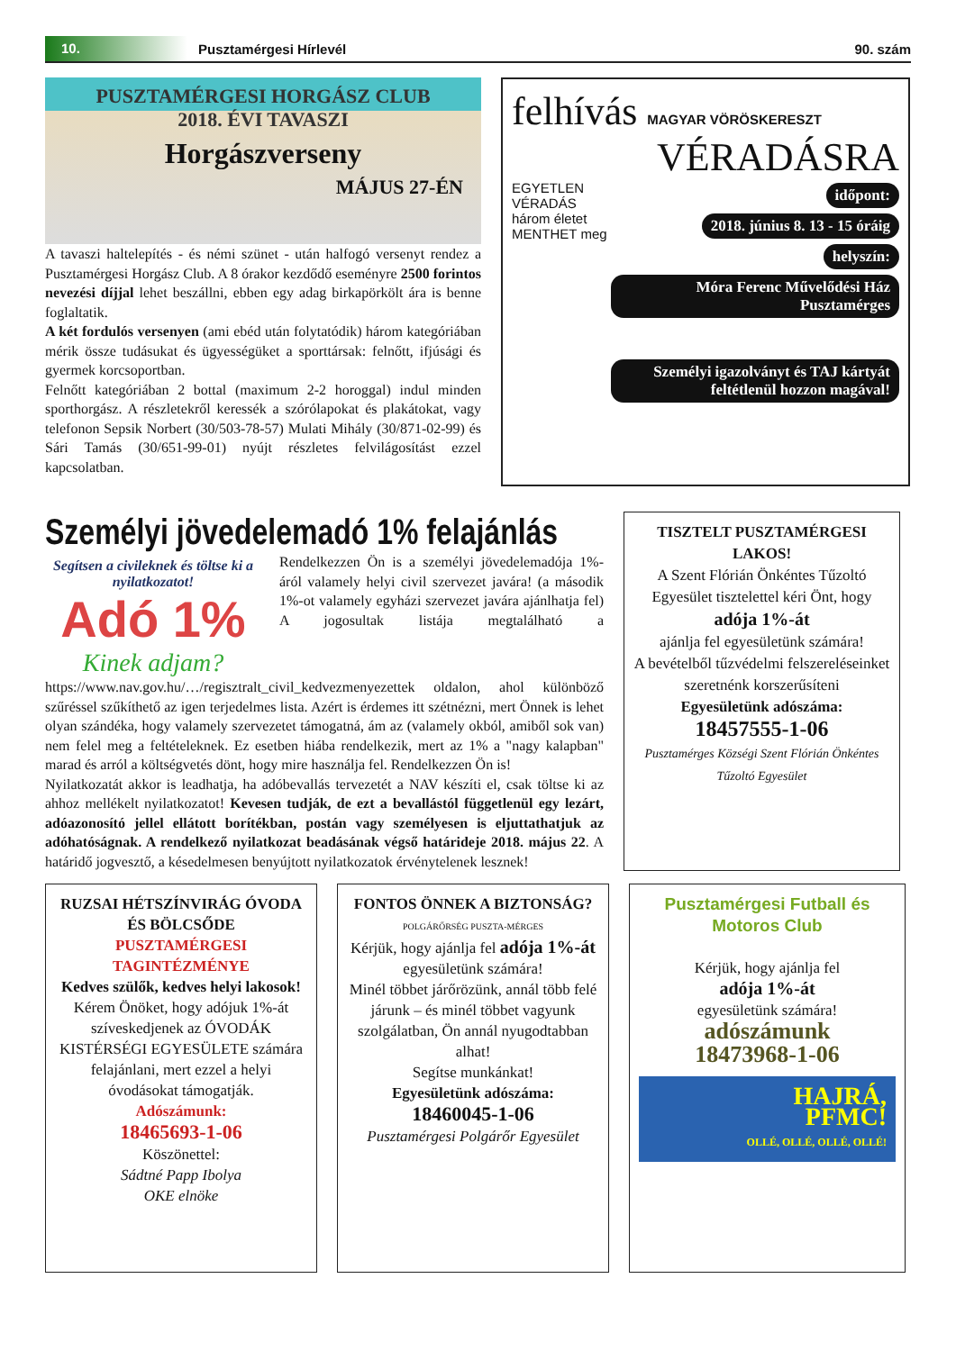10.
Pusztamérgesi Hírlevél 90. szám
PUSZTAMÉRGESI HORGÁSZ CLUB
2018. ÉVI TAVASZI
Horgászverseny
MÁJUS 27-ÉN
A tavaszi haltelepítés - és némi szünet - után halfogó versenyt rendez a Pusztamérgesi Horgász Club. A 8 órakor kezdődő eseményre 2500 forintos nevezési díjjal lehet beszállni, ebben egy adag birkapörkölt ára is benne foglaltatik.
A két fordulós versenyen (ami ebéd után folytatódik) három kategóriában mérik össze tudásukat és ügyességüket a sporttársak: felnőtt, ifjúsági és gyermek korcsoportban.
Felnőtt kategóriában 2 bottal (maximum 2-2 horoggal) indul minden sporthorgász. A részletekről keressék a szórólapokat és plakátokat, vagy telefonon Sepsik Norbert (30/503-78-57) Mulati Mihály (30/871-02-99) és Sári Tamás (30/651-99-01) nyújt részletes felvilágosítást ezzel kapcsolatban.
felhívás MAGYAR VÖRÖSKERESZT
VÉRADÁSRA
EGYETLEN VÉRADÁS három életet MENTHET meg
időpont:
2018. június 8. 13 - 15 óráig
helyszín:
Móra Ferenc Művelődési Ház Pusztamérges
Személyi igazolványt és TAJ kártyát feltétlenül hozzon magával!
Személyi jövedelemadó 1% felajánlás
Segítsen a civileknek és töltse ki a nyilatkozatot!
Adó 1%
Kinek adjam?
Rendelkezzen Ön is a személyi jövedelemadója 1%-áról valamely helyi civil szervezet javára! (a második 1%-ot valamely egyházi szervezet javára ajánlhatja fel) A jogosultak listája megtalálható a https://www.nav.gov.hu/…/regisztralt_civil_kedvezmenyezettek oldalon, ahol különböző szűréssel szűkíthető az igen terjedelmes lista. Azért is érdemes itt szétnézni, mert Önnek is lehet olyan szándéka, hogy valamely szervezetet támogatná, ám az (valamely okból, amiből sok van) nem felel meg a feltételeknek. Ez esetben hiába rendelkezik, mert az 1% a "nagy kalapban" marad és arról a költségvetés dönt, hogy mire használja fel. Rendelkezzen Ön is!
Nyilatkozatát akkor is leadhatja, ha adóbevallás tervezetét a NAV készíti el, csak töltse ki az ahhoz mellékelt nyilatkozatot! Kevesen tudják, de ezt a bevallástól függetlenül egy lezárt, adóazonosító jellel ellátott borítékban, postán vagy személyesen is eljuttathatjuk az adóhatóságnak. A rendelkező nyilatkozat beadásának végső határideje 2018. május 22. A határidő jogvesztő, a késedelmesen benyújtott nyilatkozatok érvénytelenek lesznek!
TISZTELT PUSZTAMÉRGESI LAKOS!
A Szent Flórián Önkéntes Tűzoltó Egyesület tisztelettel kéri Önt, hogy
adója 1%-át
ajánlja fel egyesületünk számára!
A bevételből tűzvédelmi felszereléseinket szeretnénk korszerűsíteni
Egyesületünk adószáma:
18457555-1-06
Pusztamérges Községi Szent Flórián Önkéntes Tűzoltó Egyesület
RUZSAI HÉTSZÍNVIRÁG ÓVODA ÉS BÖLCSŐDE
PUSZTAMÉRGESI TAGINTÉZMÉNYE
Kedves szülők, kedves helyi lakosok!
Kérem Önöket, hogy adójuk 1%-át szíveskedjenek az ÓVODÁK KISTÉRSÉGI EGYESÜLETE számára felajánlani, mert ezzel a helyi óvodásokat támogatják.
Adószámunk:
18465693-1-06
Köszönettel:
Sádtné Papp Ibolya
OKE elnöke
FONTOS ÖNNEK A BIZTONSÁG?
POLGÁRŐRSÉG PUSZTA-MÉRGES
Kérjük, hogy ajánlja fel adója 1%-át egyesületünk számára!
Minél többet járőrözünk, annál több felé járunk – és minél többet vagyunk szolgálatban, Ön annál nyugodtabban alhat!
Segítse munkánkat!
Egyesületünk adószáma:
18460045-1-06
Pusztamérgesi Polgárőr Egyesület
Pusztamérgesi Futball és Motoros Club
Kérjük, hogy ajánlja fel
adója 1%-át
egyesületünk számára!
adószámunk
18473968-1-06
HAJRÁ,
PFMC!
OLLÉ, OLLÉ, OLLÉ, OLLÉ!